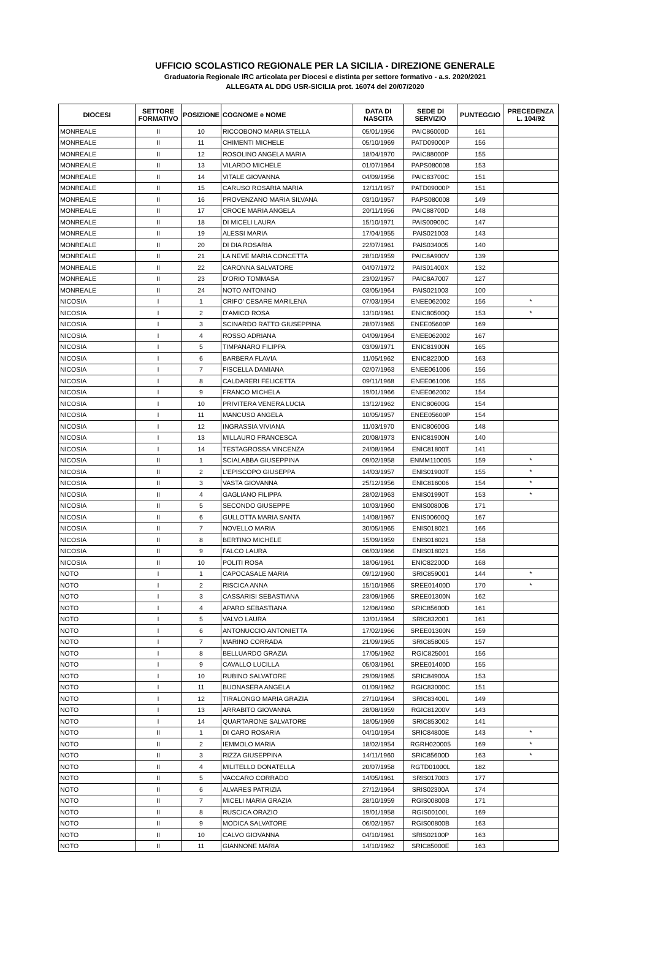UFFICIO SCOLASTICO REGIONALE PER LA SICILIA - DIREZIONE GENERALE
Graduatoria Regionale IRC articolata per Diocesi e distinta per settore formativo - a.s. 2020/2021
ALLEGATA AL DDG USR-SICILIA prot. 16074 del 20/07/2020
| DIOCESI | SETTORE FORMATIVO | POSIZIONE | COGNOME e NOME | DATA DI NASCITA | SEDE DI SERVIZIO | PUNTEGGIO | PRECEDENZA L. 104/92 |
| --- | --- | --- | --- | --- | --- | --- | --- |
| MONREALE | II | 10 | RICCOBONO MARIA STELLA | 05/01/1956 | PAIC86000D | 161 | |
| MONREALE | II | 11 | CHIMENTI MICHELE | 05/10/1969 | PATD09000P | 156 | |
| MONREALE | II | 12 | ROSOLINO ANGELA MARIA | 18/04/1970 | PAIC88000P | 155 | |
| MONREALE | II | 13 | VILARDO MICHELE | 01/07/1964 | PAPS080008 | 153 | |
| MONREALE | II | 14 | VITALE GIOVANNA | 04/09/1956 | PAIC83700C | 151 | |
| MONREALE | II | 15 | CARUSO ROSARIA MARIA | 12/11/1957 | PATD09000P | 151 | |
| MONREALE | II | 16 | PROVENZANO MARIA SILVANA | 03/10/1957 | PAPS080008 | 149 | |
| MONREALE | II | 17 | CROCE MARIA ANGELA | 20/11/1956 | PAIC88700D | 148 | |
| MONREALE | II | 18 | DI MICELI LAURA | 15/10/1971 | PAIS00900C | 147 | |
| MONREALE | II | 19 | ALESSI MARIA | 17/04/1955 | PAIS021003 | 143 | |
| MONREALE | II | 20 | DI DIA ROSARIA | 22/07/1961 | PAIS034005 | 140 | |
| MONREALE | II | 21 | LA NEVE MARIA CONCETTA | 28/10/1959 | PAIC8A900V | 139 | |
| MONREALE | II | 22 | CARONNA SALVATORE | 04/07/1972 | PAIS01400X | 132 | |
| MONREALE | II | 23 | D'ORIO TOMMASA | 23/02/1957 | PAIC8A7007 | 127 | |
| MONREALE | II | 24 | NOTO ANTONINO | 03/05/1964 | PAIS021003 | 100 | |
| NICOSIA | I | 1 | CRIFO' CESARE MARILENA | 07/03/1954 | ENEE062002 | 156 | * |
| NICOSIA | I | 2 | D'AMICO ROSA | 13/10/1961 | ENIC80500Q | 153 | * |
| NICOSIA | I | 3 | SCINARDO RATTO GIUSEPPINA | 28/07/1965 | ENEE05600P | 169 | |
| NICOSIA | I | 4 | ROSSO ADRIANA | 04/09/1964 | ENEE062002 | 167 | |
| NICOSIA | I | 5 | TIMPANARO FILIPPA | 03/09/1971 | ENIC81900N | 165 | |
| NICOSIA | I | 6 | BARBERA FLAVIA | 11/05/1962 | ENIC82200D | 163 | |
| NICOSIA | I | 7 | FISCELLA DAMIANA | 02/07/1963 | ENEE061006 | 156 | |
| NICOSIA | I | 8 | CALDARERI FELICETTA | 09/11/1968 | ENEE061006 | 155 | |
| NICOSIA | I | 9 | FRANCO MICHELA | 19/01/1966 | ENEE062002 | 154 | |
| NICOSIA | I | 10 | PRIVITERA VENERA LUCIA | 13/12/1962 | ENIC80600G | 154 | |
| NICOSIA | I | 11 | MANCUSO ANGELA | 10/05/1957 | ENEE05600P | 154 | |
| NICOSIA | I | 12 | INGRASSIA VIVIANA | 11/03/1970 | ENIC80600G | 148 | |
| NICOSIA | I | 13 | MILLAURO FRANCESCA | 20/08/1973 | ENIC81900N | 140 | |
| NICOSIA | I | 14 | TESTAGROSSA VINCENZA | 24/08/1964 | ENIC81800T | 141 | |
| NICOSIA | II | 1 | SCIALABBA GIUSEPPINA | 09/02/1958 | ENMM110005 | 159 | * |
| NICOSIA | II | 2 | L'EPISCOPO GIUSEPPA | 14/03/1957 | ENIS01900T | 155 | * |
| NICOSIA | II | 3 | VASTA GIOVANNA | 25/12/1956 | ENIC816006 | 154 | * |
| NICOSIA | II | 4 | GAGLIANO FILIPPA | 28/02/1963 | ENIS01990T | 153 | * |
| NICOSIA | II | 5 | SECONDO GIUSEPPE | 10/03/1960 | ENIS00800B | 171 | |
| NICOSIA | II | 6 | GULLOTTA MARIA SANTA | 14/08/1967 | ENIS00600Q | 167 | |
| NICOSIA | II | 7 | NOVELLO MARIA | 30/05/1965 | ENIS018021 | 166 | |
| NICOSIA | II | 8 | BERTINO MICHELE | 15/09/1959 | ENIS018021 | 158 | |
| NICOSIA | II | 9 | FALCO LAURA | 06/03/1966 | ENIS018021 | 156 | |
| NICOSIA | II | 10 | POLITI ROSA | 18/06/1961 | ENIC82200D | 168 | |
| NOTO | I | 1 | CAPOCASALE MARIA | 09/12/1960 | SRIC859001 | 144 | * |
| NOTO | I | 2 | RISCICA ANNA | 15/10/1965 | SREE01400D | 170 | * |
| NOTO | I | 3 | CASSARISI SEBASTIANA | 23/09/1965 | SREE01300N | 162 | |
| NOTO | I | 4 | APARO SEBASTIANA | 12/06/1960 | SRIC85600D | 161 | |
| NOTO | I | 5 | VALVO LAURA | 13/01/1964 | SRIC832001 | 161 | |
| NOTO | I | 6 | ANTONUCCIO ANTONIETTA | 17/02/1966 | SREE01300N | 159 | |
| NOTO | I | 7 | MARINO CORRADA | 21/09/1965 | SRIC858005 | 157 | |
| NOTO | I | 8 | BELLUARDO GRAZIA | 17/05/1962 | RGIC825001 | 156 | |
| NOTO | I | 9 | CAVALLO LUCILLA | 05/03/1961 | SREE01400D | 155 | |
| NOTO | I | 10 | RUBINO SALVATORE | 29/09/1965 | SRIC84900A | 153 | |
| NOTO | I | 11 | BUONASERA ANGELA | 01/09/1962 | RGIC83000C | 151 | |
| NOTO | I | 12 | TIRALONGO MARIA GRAZIA | 27/10/1964 | SRIC83400L | 149 | |
| NOTO | I | 13 | ARRABITO GIOVANNA | 28/08/1959 | RGIC81200V | 143 | |
| NOTO | I | 14 | QUARTARONE SALVATORE | 18/05/1969 | SRIC853002 | 141 | |
| NOTO | II | 1 | DI CARO ROSARIA | 04/10/1954 | SRIC84800E | 143 | * |
| NOTO | II | 2 | IEMMOLO MARIA | 18/02/1954 | RGRH020005 | 169 | * |
| NOTO | II | 3 | RIZZA GIUSEPPINA | 14/11/1960 | SRIC85600D | 163 | * |
| NOTO | II | 4 | MILITELLO DONATELLA | 20/07/1958 | RGTD01000L | 182 | |
| NOTO | II | 5 | VACCARO CORRADO | 14/05/1961 | SRIS017003 | 177 | |
| NOTO | II | 6 | ALVARES PATRIZIA | 27/12/1964 | SRIS02300A | 174 | |
| NOTO | II | 7 | MICELI MARIA GRAZIA | 28/10/1959 | RGIS00800B | 171 | |
| NOTO | II | 8 | RUSCICA ORAZIO | 19/01/1958 | RGIS00100L | 169 | |
| NOTO | II | 9 | MODICA SALVATORE | 06/02/1957 | RGIS00800B | 163 | |
| NOTO | II | 10 | CALVO GIOVANNA | 04/10/1961 | SRIS02100P | 163 | |
| NOTO | II | 11 | GIANNONE MARIA | 14/10/1962 | SRIC85000E | 163 | |